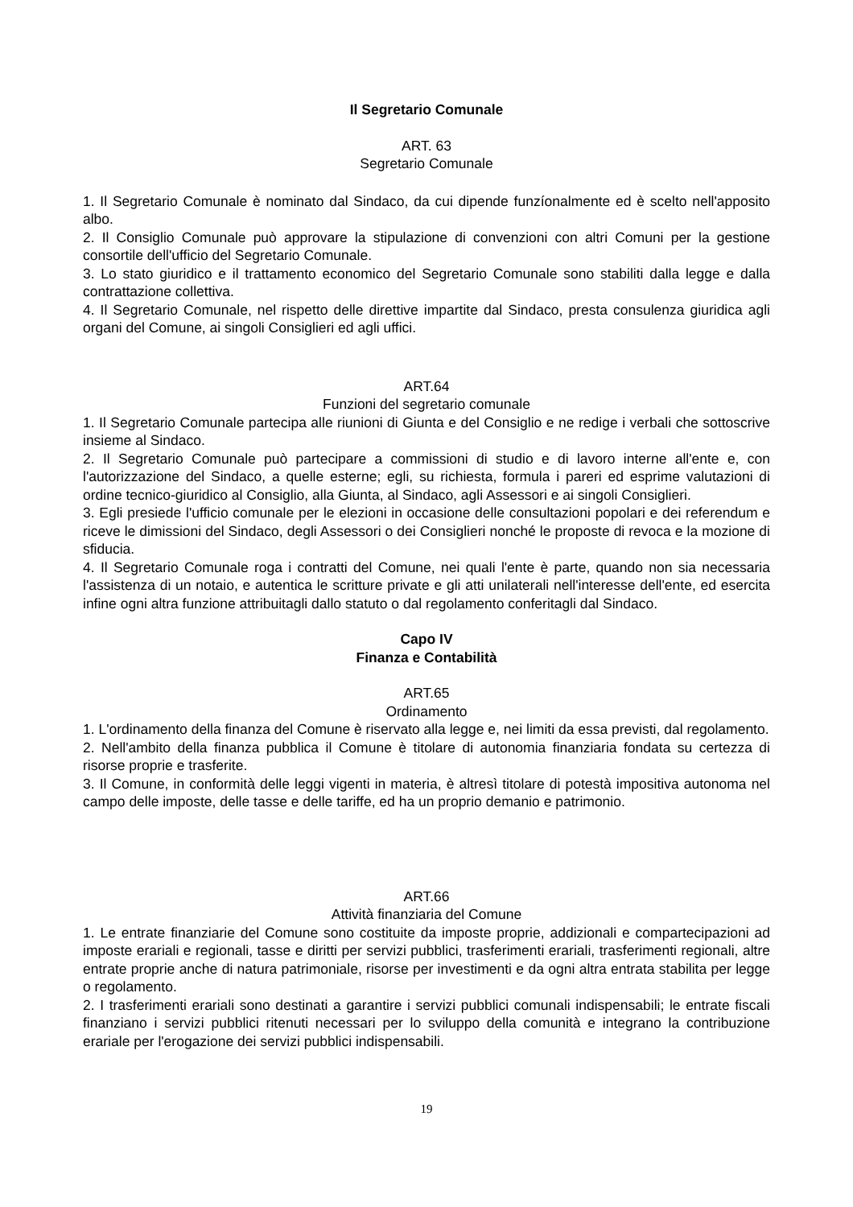Il Segretario Comunale
ART. 63
Segretario Comunale
1. Il Segretario Comunale è nominato dal Sindaco, da cui dipende funzíonalmente ed è scelto nell'apposito albo.
2. Il Consiglio Comunale può approvare la stipulazione di convenzioni con altri Comuni per la gestione consortile dell'ufficio del Segretario Comunale.
3. Lo stato giuridico e il trattamento economico del Segretario Comunale sono stabiliti dalla legge e dalla contrattazione collettiva.
4. Il Segretario Comunale, nel rispetto delle direttive impartite dal Sindaco, presta consulenza giuridica agli organi del Comune, ai singoli Consiglieri ed agli uffici.
ART.64
Funzioni del segretario comunale
1. Il Segretario Comunale partecipa alle riunioni di Giunta e del Consiglio e ne redige i verbali che sottoscrive insieme al Sindaco.
2. Il Segretario Comunale può partecipare a commissioni di studio e di lavoro interne all'ente e, con l'autorizzazione del Sindaco, a quelle esterne; egli, su richiesta, formula i pareri ed esprime valutazioni di ordine tecnico-giuridico al Consiglio, alla Giunta, al Sindaco, agli Assessori e ai singoli Consiglieri.
3. Egli presiede l'ufficio comunale per le elezioni in occasione delle consultazioni popolari e dei referendum e riceve le dimissioni del Sindaco, degli Assessori o dei Consiglieri nonché le proposte di revoca e la mozione di sfiducia.
4. Il Segretario Comunale roga i contratti del Comune, nei quali l'ente è parte, quando non sia necessaria l'assistenza di un notaio, e autentica le scritture private e gli atti unilaterali nell'interesse dell'ente, ed esercita infine ogni altra funzione attribuitagli dallo statuto o dal regolamento conferitagli dal Sindaco.
Capo IV
Finanza e Contabilità
ART.65
Ordinamento
1. L'ordinamento della finanza del Comune è riservato alla legge e, nei limiti da essa previsti, dal regolamento.
2. Nell'ambito della finanza pubblica il Comune è titolare di autonomia finanziaria fondata su certezza di risorse proprie e trasferite.
3. Il Comune, in conformità delle leggi vigenti in materia, è altresì titolare di potestà impositiva autonoma nel campo delle imposte, delle tasse e delle tariffe, ed ha un proprio demanio e patrimonio.
ART.66
Attività finanziaria del Comune
1. Le entrate finanziarie del Comune sono costituite da imposte proprie, addizionali e compartecipazioni ad imposte erariali e regionali, tasse e diritti per servizi pubblici, trasferimenti erariali, trasferimenti regionali, altre entrate proprie anche di natura patrimoniale, risorse per investimenti e da ogni altra entrata stabilita per legge o regolamento.
2. I trasferimenti erariali sono destinati a garantire i servizi pubblici comunali indispensabili; le entrate fiscali finanziano i servizi pubblici ritenuti necessari per lo sviluppo della comunità e integrano la contribuzione erariale per l'erogazione dei servizi pubblici indispensabili.
19